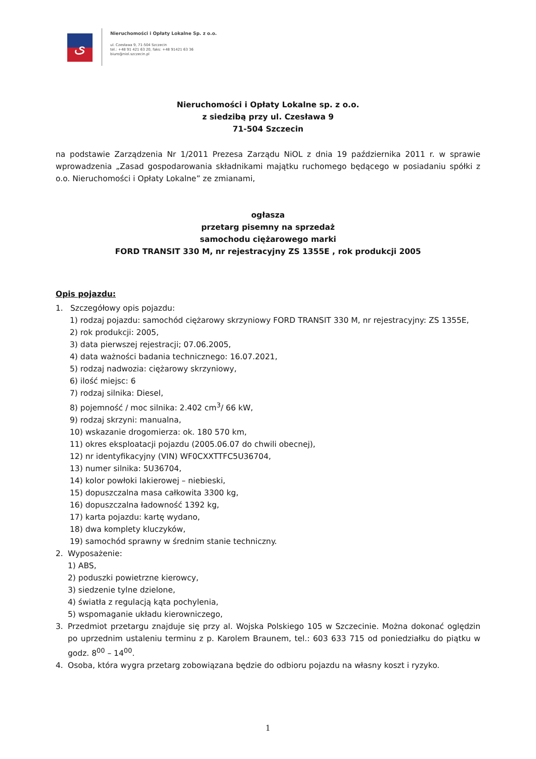ﻯ
Nieruchomości i Opłaty Lokalne Sp. z o.o.
ul. Czesława 9, 71-504 Szczecin
tel.: +48 91 421 63 20, faks: +48 91421 63 36
biuro@niol.szczecin.pl
Nieruchomości i Opłaty Lokalne sp. z o.o.
z siedzibą przy ul. Czesława 9
71-504 Szczecin
na podstawie Zarządzenia Nr 1/2011 Prezesa Zarządu NiOL z dnia 19 października 2011 r. w sprawie wprowadzenia „Zasad gospodarowania składnikami majątku ruchomego będącego w posiadaniu spółki z o.o. Nieruchomości i Opłaty Lokalne” ze zmianami,
ogłasza
przetarg pisemny na sprzedaż
samochodu ciężarowego marki
FORD TRANSIT 330 M, nr rejestracyjny ZS 1355E , rok produkcji 2005
Opis pojazdu:
1. Szczegółowy opis pojazdu:
1) rodzaj pojazdu: samochód ciężarowy skrzyniowy FORD TRANSIT 330 M, nr rejestracyjny: ZS 1355E,
2) rok produkcji: 2005,
3) data pierwszej rejestracji; 07.06.2005,
4) data ważności badania technicznego: 16.07.2021,
5) rodzaj nadwozia: ciężarowy skrzyniowy,
6) ilość miejsc: 6
7) rodzaj silnika: Diesel,
8) pojemność / moc silnika: 2.402 cm<sup>3</sup>/ 66 kW,
9) rodzaj skrzyni: manualna,
10) wskazanie drogomierza: ok. 180 570 km,
11) okres eksploatacji pojazdu (2005.06.07 do chwili obecnej),
12) nr identyfikacyjny (VIN) WF0CXXTTFC5U36704,
13) numer silnika: 5U36704,
14) kolor powłoki lakierowej – niebieski,
15) dopuszczalna masa całkowita 3300 kg,
16) dopuszczalna ładowność 1392 kg,
17) karta pojazdu: kartę wydano,
18) dwa komplety kluczyków,
19) samochód sprawny w średnim stanie techniczny.
2. Wyposażenie:
1) ABS,
2) poduszki powietrzne kierowcy,
3) siedzenie tylne dzielone,
4) światła z regulacją kąta pochylenia,
5) wspomaganie układu kierowniczego,
3. Przedmiot przetargu znajduje się przy al. Wojska Polskiego 105 w Szczecinie. Można dokonać oględzin po uprzednim ustaleniu terminu z p. Karolem Braunem, tel.: 603 633 715 od poniedziałku do piątku w godz. 8<sup>00</sup> – 14<sup>00</sup>.
4. Osoba, która wygra przetarg zobowiązana będzie do odbioru pojazdu na własny koszt i ryzyko.
1